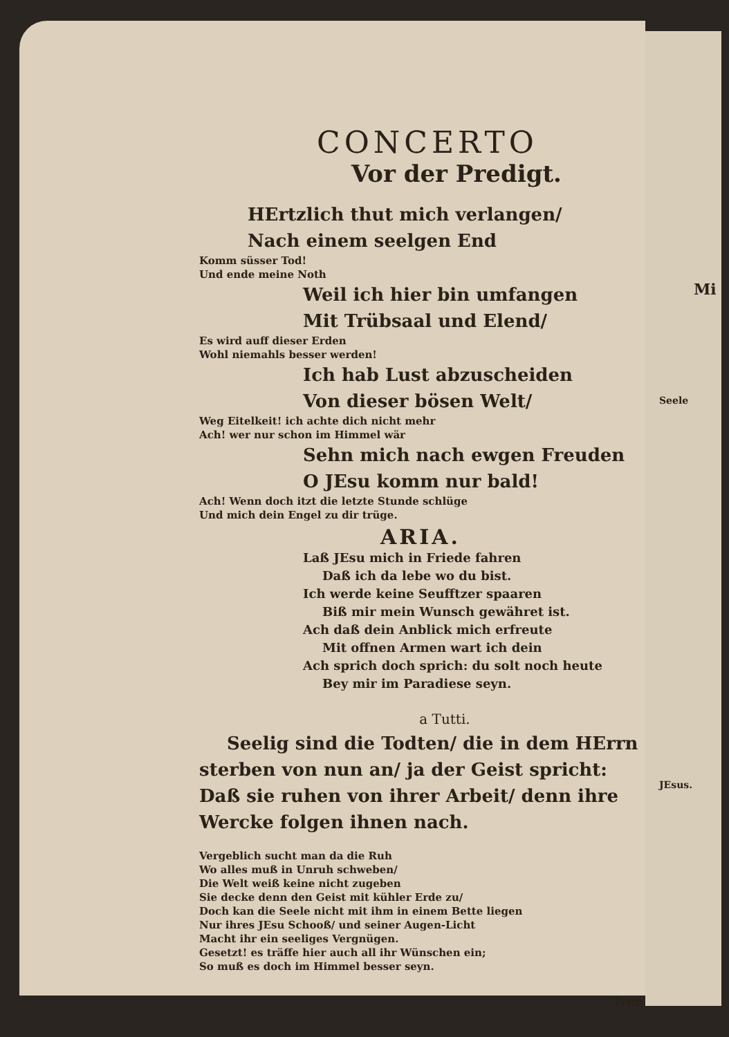CONCERTO
Vor der Predigt.
HErtzlich thut mich verlangen/
Nach einem seelgen End
Komm süsser Tod!
Und ende meine Noth
Weil ich hier bin umfangen
Mit Trübsaal und Elend/
Es wird auff dieser Erden
Wohl niemahls besser werden!
Ich hab Lust abzuscheiden
Von dieser bösen Welt/
Weg Eitelkeit! ich achte dich nicht mehr
Ach! wer nur schon im Himmel wär
Sehn mich nach ewgen Freuden
O JEsu komm nur bald!
Ach! Wenn doch itzt die letzte Stunde schlüge
Und mich dein Engel zu dir trüge.
ARIA.
Laß JEsu mich in Friede fahren
Daß ich da lebe wo du bist.
Ich werde keine Seufftzer spaaren
Biß mir mein Wunsch gewähret ist.
Ach daß dein Anblick mich erfreute
Mit offnen Armen wart ich dein
Ach sprich doch sprich: du solt noch heute
Bey mir im Paradiese seyn.
a Tutti.
Seelig sind die Todten/ die in dem HErrn sterben von nun an/ ja der Geist spricht: Daß sie ruhen von ihrer Arbeit/ denn ihre Wercke folgen ihnen nach.
Vergeblich sucht man da die Ruh
Wo alles muß in Unruh schweben/
Die Welt weiß keine nicht zugeben
Sie decke denn den Geist mit kühler Erde zu/
Doch kan die Seele nicht mit ihm in einem Bette liegen
Nur ihres JEsu Schooß/ und seiner Augen-Licht
Macht ihr ein seeliges Vergnügen.
Gesetzt! es träffe hier auch all ihr Wünschen ein;
So muß es doch im Himmel besser seyn.
Nur
Mi
Seele
JEsus.